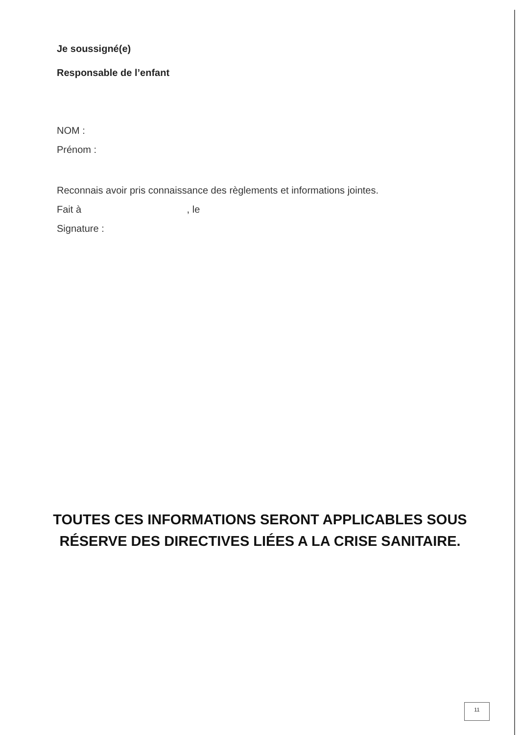Je soussigné(e)
Responsable de l’enfant
NOM :
Prénom :
Reconnais avoir pris connaissance des règlements et informations jointes.
Fait à , le
Signature :
TOUTES CES INFORMATIONS SERONT APPLICABLES SOUS
RÉSERVE DES DIRECTIVES LIÉES A LA CRISE SANITAIRE.
11